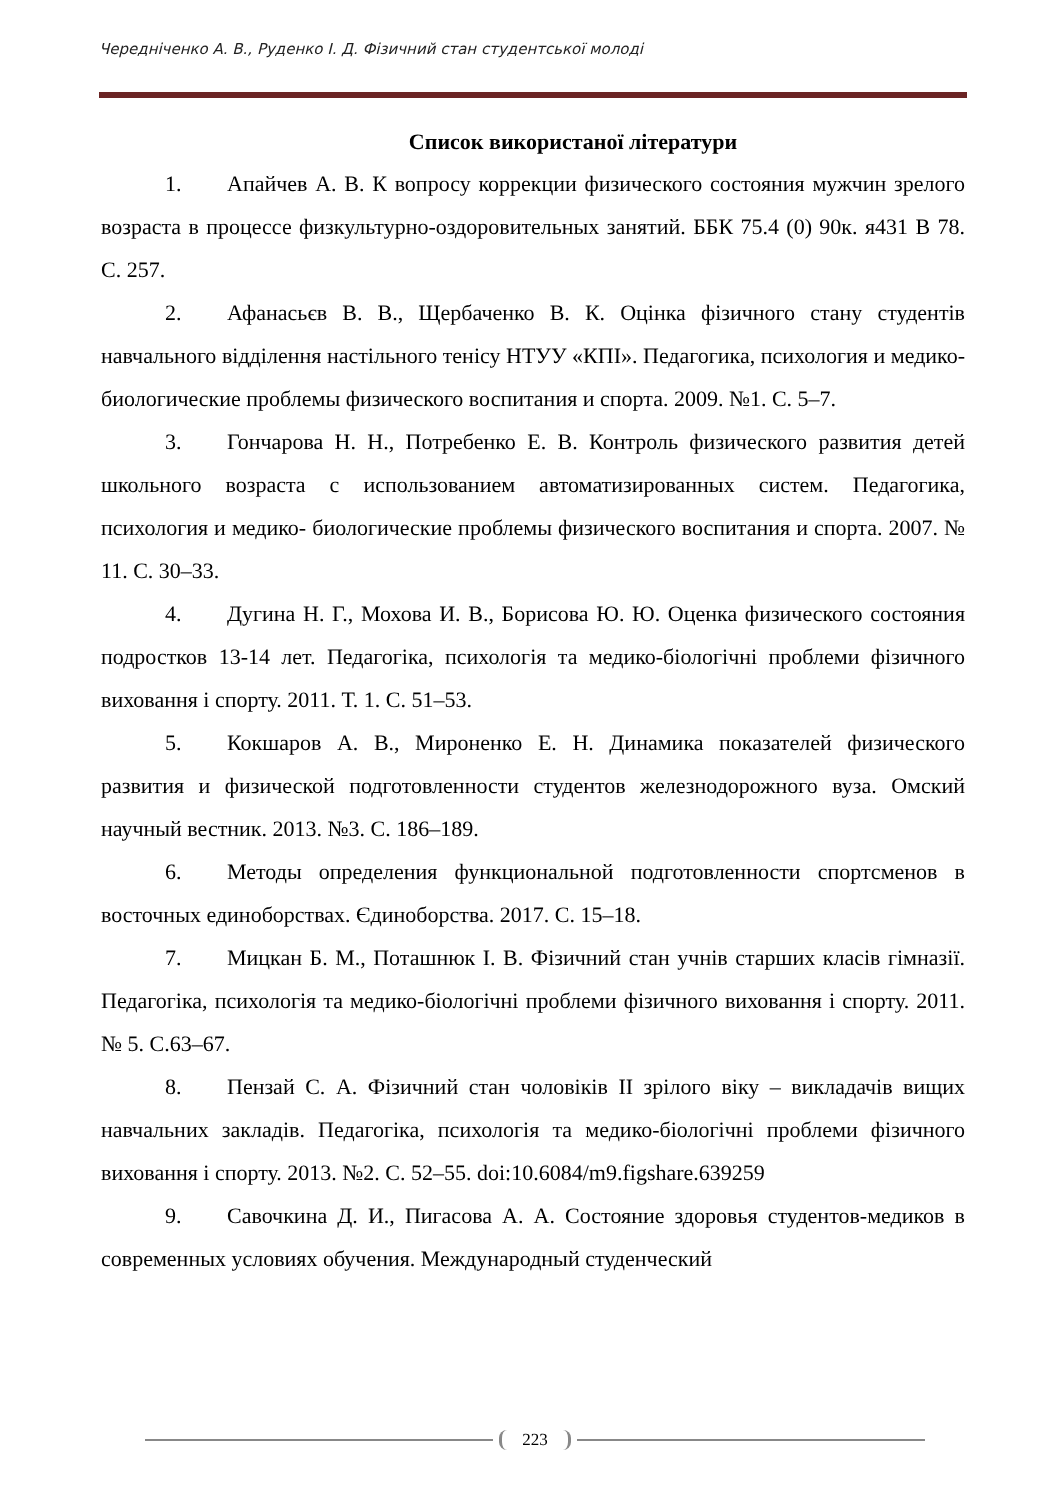Чередніченко А. В., Руденко І. Д. Фізичний стан студентської молоді
Список використаної літератури
1. Апайчев А. В. К вопросу коррекции физического состояния мужчин зрелого возраста в процессе физкультурно-оздоровительных занятий. ББК 75.4 (0) 90к. я431 В 78. С. 257.
2. Афанасьєв В. В., Щербаченко В. К. Оцінка фізичного стану студентів навчального відділення настільного тенісу НТУУ «КПІ». Педагогика, психология и медико-биологические проблемы физического воспитания и спорта. 2009. №1. С. 5–7.
3. Гончарова Н. Н., Потребенко Е. В. Контроль физического развития детей школьного возраста с использованием автоматизированных систем. Педагогика, психология и медико- биологические проблемы физического воспитания и спорта. 2007. № 11. С. 30–33.
4. Дугина Н. Г., Мохова И. В., Борисова Ю. Ю. Оценка физического состояния подростков 13-14 лет. Педагогіка, психологія та медико-біологічні проблеми фізичного виховання і спорту. 2011. Т. 1. С. 51–53.
5. Кокшаров А. В., Мироненко Е. Н. Динамика показателей физического развития и физической подготовленности студентов железнодорожного вуза. Омский научный вестник. 2013. №3. С. 186–189.
6. Методы определения функциональной подготовленности спортсменов в восточных единоборствах. Єдиноборства. 2017. С. 15–18.
7. Мицкан Б. М., Поташнюк І. В. Фізичний стан учнів старших класів гімназії. Педагогіка, психологія та медико-біологічні проблеми фізичного виховання і спорту. 2011. № 5. С.63–67.
8. Пензай С. А. Фізичний стан чоловіків II зрілого віку – викладачів вищих навчальних закладів. Педагогіка, психологія та медико-біологічні проблеми фізичного виховання і спорту. 2013. №2. С. 52–55. doi:10.6084/m9.figshare.639259
9. Савочкина Д. И., Пигасова А. А. Состояние здоровья студентов-медиков в современных условиях обучения. Международный студенческий
223